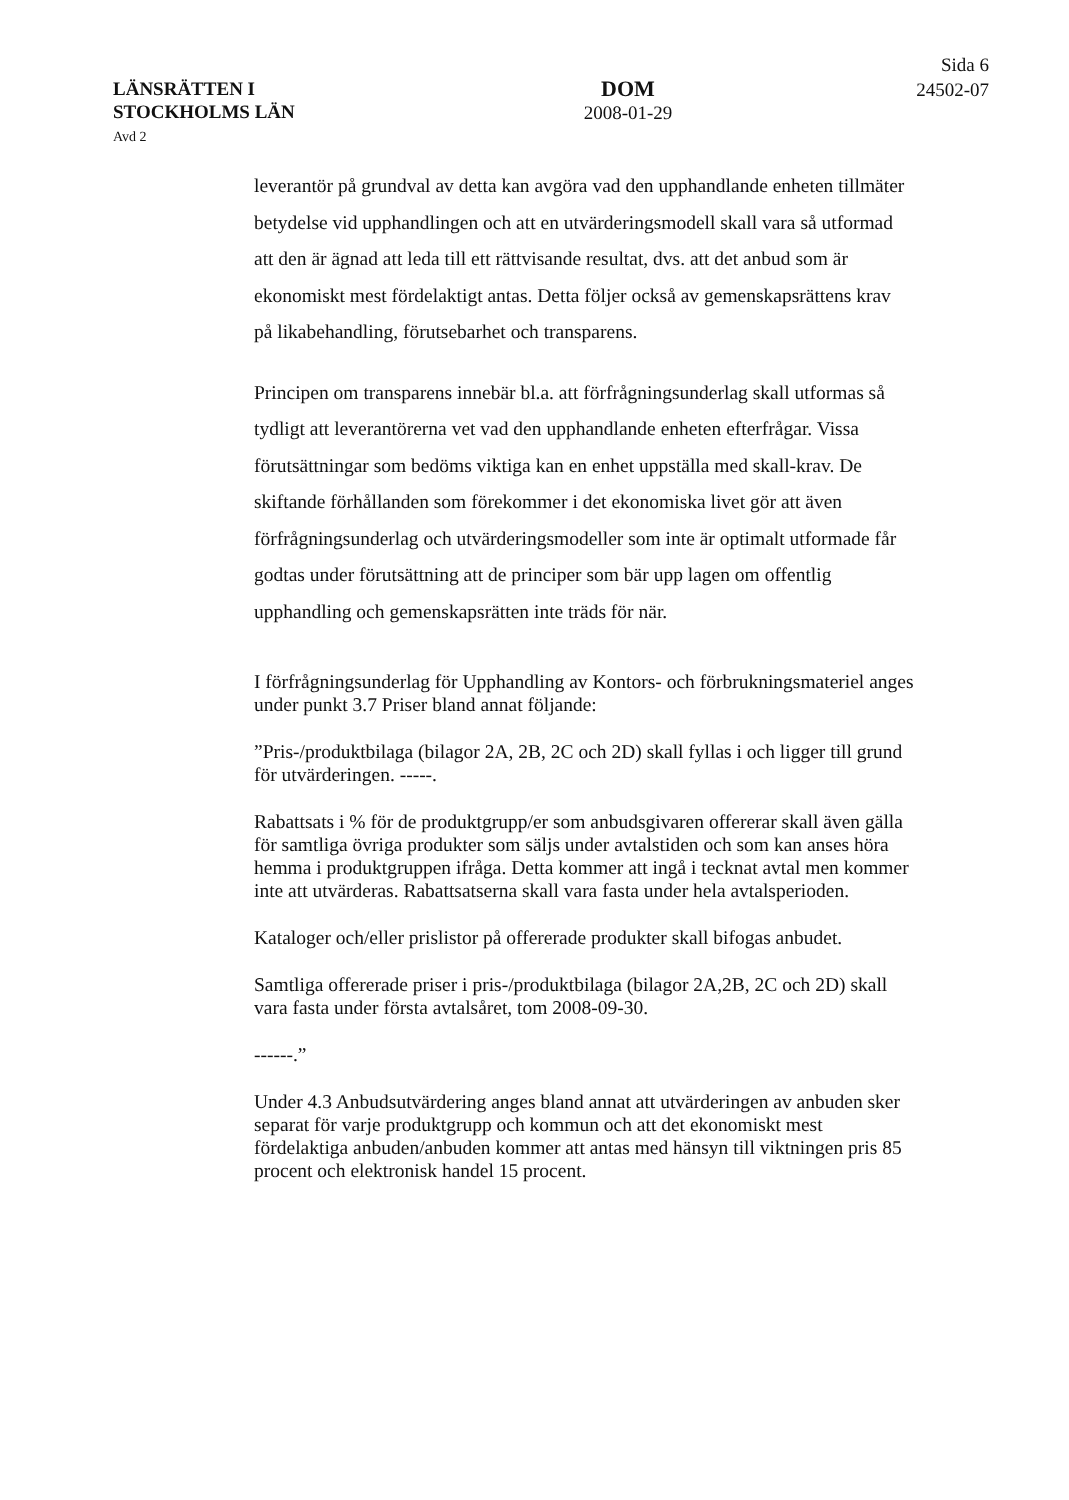LÄNSRÄTTEN I
STOCKHOLMS LÄN
Avd 2
DOM
2008-01-29
Sida 6
24502-07
leverantör på grundval av detta kan avgöra vad den upphandlande enheten tillmäter betydelse vid upphandlingen och att en utvärderingsmodell skall vara så utformad att den är ägnad att leda till ett rättvisande resultat, dvs. att det anbud som är ekonomiskt mest fördelaktigt antas. Detta följer också av gemenskapsrättens krav på likabehandling, förutsebarhet och transparens.
Principen om transparens innebär bl.a. att förfrågningsunderlag skall utformas så tydligt att leverantörerna vet vad den upphandlande enheten efterfrågar. Vissa förutsättningar som bedöms viktiga kan en enhet uppställa med skall-krav. De skiftande förhållanden som förekommer i det ekonomiska livet gör att även förfrågningsunderlag och utvärderingsmodeller som inte är optimalt utformade får godtas under förutsättning att de principer som bär upp lagen om offentlig upphandling och gemenskapsrätten inte träds för när.
I förfrågningsunderlag för Upphandling av Kontors- och förbrukningsmateriel anges under punkt 3.7 Priser bland annat följande:
”Pris-/produktbilaga (bilagor 2A, 2B, 2C och 2D) skall fyllas i och ligger till grund för utvärderingen. -----.
Rabattsats i % för de produktgrupp/er som anbudsgivaren offererar skall även gälla för samtliga övriga produkter som säljs under avtalstiden och som kan anses höra hemma i produktgruppen ifråga. Detta kommer att ingå i tecknat avtal men kommer inte att utvärderas. Rabattsatserna skall vara fasta under hela avtalsperioden.
Kataloger och/eller prislistor på offererade produkter skall bifogas anbudet.
Samtliga offererade priser i pris-/produktbilaga (bilagor 2A,2B, 2C och 2D) skall vara fasta under första avtalsåret, tom 2008-09-30.
------.”
Under 4.3 Anbudsutvärdering anges bland annat att utvärderingen av anbuden sker separat för varje produktgrupp och kommun och att det ekonomiskt mest fördelaktiga anbuden/anbuden kommer att antas med hänsyn till viktningen pris 85 procent och elektronisk handel 15 procent.